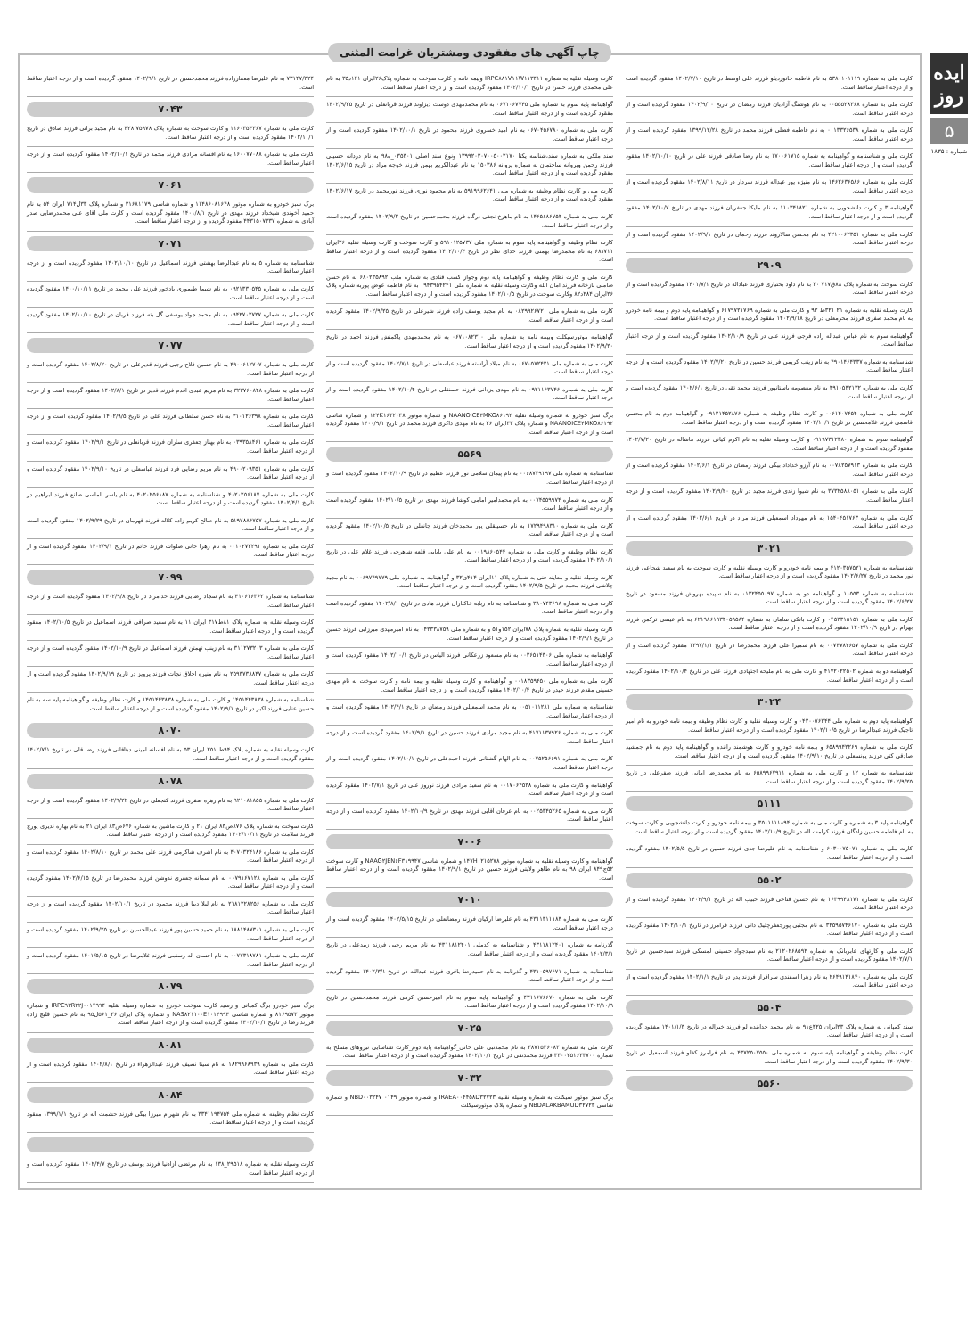ایده روز
۵
شماره : ۱۸۳۵
چاپ آگهی های مفقودی ومشتریان غرامت المثنی
کارت ملی به شماره ۵۳۸۰۱۰۱۱۱۹ به نام فاطمه خانوردیلو فرزند علی اوسط در تاریخ ۱۴۰۲/۷/۱۰ مفقود گردیده است و از درجه اعتبار ساقط است.
کارت ملی به شماره ۰۰۵۵۵۲۸۳۶۸ به نام هوشنگ آزادیان فرزند رمضان در تاریخ ۱۴۰۲/۹/۱۰ مفقود گردیده است و از درجه اعتبار ساقط است.
کارت ملی به شماره ۰۰۱۳۳۲۶۵۳۸ به نام فاطمه فضلی فرزند محمد در تاریخ ۱۳۹۹/۱۲/۲۸ مفقود گردیده است و از درجه اعتبار ساقط است.
کارت ملی و شناسنامه و گواهینامه به شماره ۱۷۰۰۶۱۷۱۵ به نام رضا صادقی فرزند علی در تاریخ ۱۴۰۲/۱۰/۱۰ مفقود گردیده است و از درجه اعتبار ساقط است.
کارت ملی به شماره ۱۴۶۲۶۳۶۵۸۶ به نام منیژه پور عبداله فرزند سردار در تاریخ ۱۴۰۲/۸/۱۱ مفقود گردیده است و از درجه اعتبار ساقط است.
گواهینامه ۳ و کارت دانشجویی به شماره ۱۱۰۳۴۱۸۲۱ به نام ملیکا جعفریان فرزند مهدی در تاریخ ۱۴۰۲/۱۰/۷ مفقود گردیده است و از درجه اعتبار ساقط است.
کارت ملی به شماره ۴۲۱۰۰۶۲۳۵۱ به نام محسن سالاروند فرزند رحمان در تاریخ ۱۴۰۲/۹/۱ مفقود گردیده است و از درجه اعتبار ساقط است.
۲۹۰۹
کارت سوخت به شماره پلاک ۸۸ق۷۱۷ ۳۰ به نام داود بختیاری فرزند عباداله در تاریخ ۱۴۰۱/۷/۱ مفقود گردیده است و از درجه اعتبار ساقط است.
کارت وسیله نقلیه به شماره ۲۱ ۳۲۱ط ۹۲ و کارت ملی به شماره ۶۱۷۹۷۲۱۷۶۹ و گواهینامه پایه دوم و بیمه نامه خودرو به نام محمد صفری فرزند محرمعلی در تاریخ ۱۴۰۲/۹/۱۸ مفقود گردیده است و از درجه اعتبار ساقط است.
گواهینامه سوم به نام عباس عبداله زاده فرجی فرزند علی در تاریخ ۱۴۰۲/۱۰/۹ مفقود گردیده است و از درجه اعتبار ساقط است.
شناسنامه به شماره ۴۹۰۱۴۶۴۳۳۷ به نام زینب کریمی فرزند حسین در تاریخ ۱۴۰۲/۷/۲۰ مفقود گردیده است و از درجه اعتبار ساقط است.
کارت ملی به شماره ۴۹۱۰۵۴۲۱۳۲ به نام معصومه باستانپور فرزند محمد تقی در تاریخ ۱۴۰۲/۶/۱ مفقود گردیده است و از درجه اعتبار ساقط است.
کارت ملی به شماره ۰۰۶۱۴۰۷۴۵۴ و کارت نظام وظیفه به شماره ۰۹۱۲۱۴۵۲۸۷۶ و گواهینامه دوم به نام محسن قاسمی فرزند غلامحسین در تاریخ ۱۴۰۲/۱۰/۱ مفقود گردیده است و از درجه اعتبار ساقط است.
گواهینامه سوم به شماره ۰۹۱۹۷۳۱۲۳۸۰ و کارت وسیله نقلیه به نام اکرم کیانی فرزند ماشاله در تاریخ ۱۴۰۲/۷/۲۰ مفقود گردیده است و از درجه اعتبار ساقط است.
کارت ملی به شماره ۰۰۷۸۲۵۷۹۱۳ به نام آرزو خداداد بیگی فرزند رمضان در تاریخ ۱۴۰۲/۶/۱ مفقود گردیده است و از درجه اعتبار ساقط است.
کارت ملی به شماره ۳۷۳۲۵۸۸۰۵۱ به نام شیوا زندی فرزند مجید در تاریخ ۱۴۰۲/۹/۲۰ مفقود گردیده است و از درجه اعتبار ساقط است.
کارت ملی به شماره ۱۵۴۰۴۵۱۷۶۳ به نام مهرداد اسمعیلی فرزند مراد در تاریخ ۱۴۰۲/۶/۱ مفقود گردیده است و از درجه اعتبار ساقط است.
۳۰۲۱
شناسنامه به شماره ۴۱۲۰۳۵۷۵۲۱ و بیمه نامه خودرو و کارت وسیله نقلیه و کارت سوخت به نام سعید شجاعی فرزند نور محمد در تاریخ ۱۴۰۲/۶/۲۷ مفقود گردیده است و از درجه اعتبار ساقط است.
شناسنامه به شماره ۱۰۵۵۳ و گواهینامه دو به شماره ۰۱۲۲۴۵۵۰۹۷ به نام سپیده بهروش فرزند مسعود در تاریخ ۱۴۰۲/۶/۲۷ مفقود گردیده است و از درجه اعتبار ساقط است.
کارت ملی به شماره ۰۴۵۳۳۱۵۱۵۱ و کارت بانکی سامان به شماره ۶۲۱۹۸۶۱۹۳۴۰۵۹۵۸۴ به نام عیسی ترکمن فرزند بهرام در تاریخ ۱۴۰۲/۱۰/۹ مفقود گردیده است و از درجه اعتبار ساقط است.
کارت ملی به شماره ۰۰۷۴۷۸۴۶۵۷ به نام سمیرا علی فرزند محمدرضا در تاریخ ۱۳۹۷/۱/۱ مفقود گردیده است و از درجه اعتبار ساقط است.
گواهینامه دو به شماره ۴۱۷۲۰۲۲۵۰۲ و کارت ملی به نام ملیحه اجتهادی فرزند علی در تاریخ ۱۴۰۲/۱۰/۴ مفقود گردیده است و از درجه اعتبار ساقط است.
۳۰۲۴
گواهینامه پایه دوم به شماره ملی ۰۴۲۰۰۷۶۳۴۴ و کارت وسیله نقلیه و کارت نظام وظیفه و بیمه نامه خودرو به نام امیر تاجیک فرزند عبدالرضا در تاریخ ۱۴۰۲/۱۰/۵ مفقود گردیده است و از درجه اعتبار ساقط است.
کارت ملی به شماره ۶۵۸۹۹۴۲۲۶۹ و بیمه نامه خودرو و کارت هوشمند راننده و گواهینامه پایه دوم به نام جمشید صادقی کتی فرزند یونسعلی در تاریخ ۱۴۰۲/۹/۱۰ مفقود گردیده است و از درجه اعتبار ساقط است.
شناسنامه به شماره ۱۲ و کارت ملی به شماره ۶۵۸۹۹۶۷۹۱۱ به نام محمدرضا امانی فرزند صفرعلی در تاریخ ۱۴۰۲/۹/۲۵ مفقود گردیده است و از درجه اعتبار ساقط است.
۵۱۱۱
گواهینامه پایه ۳ به شماره و کارت ملی به شماره ۳۵۰۱۱۱۱۸۹۴ و بیمه نامه خودرو و کارت دانشجویی و کارت سوخت به نام فاطمه حسین زادگان فرزند کرامت اله در تاریخ ۱۴۰۲/۱۰/۹ مفقود گردیده است و از درجه اعتبار ساقط است.
کارت ملی به شماره ۶۰۳۰۰۷۵۰۷۱ و شناسنامه به نام علیرضا جدی فرزند حسین در تاریخ ۱۴۰۲/۵/۵ مفقود گردیده است و از درجه اعتبار ساقط است.
۵۵۰۲
کارت ملی به شماره ۱۶۳۹۹۴۸۱۷۱ به نام حسین فتاحی فرزند حبیب اله در تاریخ ۱۴۰۲/۹/۱ مفقود گردیده است و از درجه اعتبار ساقط است.
کارت ملی به شماره ۳۲۵۹۵۷۴۶۱۷۰ به نام مجتبی پورجعفرچلیک دانی فرزند فرامرز در تاریخ ۱۴۰۲/۱۰/۱ مفقود گردیده است و از درجه اعتبار ساقط است.
کارت ملی و کارتهای عابربانک به شماره ۲۱۲۰۲۶۸۵۹۲ به نام سیدجواد حسینی لمسکی فرزند سیدحسین در تاریخ ۱۴۰۲/۷/۱ مفقود گردیده است و از درجه اعتبار ساقط است.
کارت ملی به شماره ۲۶۴۹۱۴۱۸۴۰ به نام زهرا اسفندی سرافراز فرزند پدر در تاریخ ۱۴۰۲/۱/۱ مفقود گردیده است و از درجه اعتبار ساقط است.
۵۵۰۴
سند کمپانی به شماره پلاک ۲۳ایران ۴۲۵ع۹۱ به نام محمد خدابنده لو فرزند خیراله در تاریخ ۱۴۰۱/۱/۳ مفقود گردیده است و از درجه اعتبار ساقط است.
کارت نظام وظیفه و گواهینامه پایه سوم به شماره ملی ۴۳۷۲۵۰۷۵۵۰ به نام فرامرز کفلو فرزند اسمعیل در تاریخ ۱۴۰۲/۹/۳۰ مفقود گردیده است و از درجه اعتبار ساقط است.
۵۵۶۰
کارت وسیله نقلیه به شماره IRPC۸۸۱V۱۱W۱۱۳۴۱۱ وبیمه نامه و کارت سوخت به شماره پلاک۲۶ایران ۱۴۱د۳۵ به نام علی محمدی فرزند حسن در تاریخ ۱۴۰۲/۱۰/۱ مفقود گردیده است و از درجه اعتبار ساقط است.
گواهینامه پایه سوم به شماره ملی ۰۶۷۱۰۶۷۷۴۵ به نام محمدمهدی دوست دیزاوند فرزند قربانعلی در تاریخ ۱۴۰۲/۹/۲۵ مفقود گردیده است و از درجه اعتبار ساقط است.
کارت ملی به شماره ۰۶۷۰۴۵۶۷۸۰ به نام امید خسروی فرزند محمود در تاریخ ۱۴۰۲/۱۰/۱ مفقود گردیده است و از درجه اعتبار ساقط است.
سند ملکی به شماره سند،شناسه یکتا ۱۳۹۹۲۰۳۰۷۰۰۵۰۰۲۱۷۰ ونوع سند اصلی ۰۳۵۳۰۱_ه۹۸ به نام دردانه حسینی فرزند رحمن وپروانه ساختمان به شماره پروانه ۱۵۰۳۸۶ به نام عبدالکریم بهمن فرزند خوجه مراد در تاریخ ۱۴۰۲/۶/۱۵ مفقود گردیده است و از درجه اعتبار ساقط است.
کارت ملی و کارت نظام وظیفه به شماره ملی ۵۹۱۹۹۶۲۶۴۱ به نام محمود نوری فرزند نورمحمد در تاریخ ۱۴۰۲/۶/۱۷ مفقود گردیده است و از درجه اعتبار ساقط است.
کارت ملی به شماره ۱۴۶۵۶۸۶۷۵۴ به نام ماهرخ نجفی درگاه فرزند محمدحسین در تاریخ ۱۴۰۲/۹/۲ مفقود گردیده است و از درجه اعتبار ساقط است.
کارت نظام وظیفه و گواهینامه پایه سوم به شماره ملی ۵۹۱۰۱۲۵۷۳۷ و کارت سوخت و کارت وسیله نقلیه ۲۶ایران ۷۱۱د۶۸ به نام محمدرضا بهمنی فرزند خدای نظر در تاریخ ۱۴۰۲/۱۰/۴ مفقود گردیده است و از درجه اعتبار ساقط است.
کارت ملی و کارت نظام وظیفه و گواهینامه پایه دوم وجواز کسب قنادی به شماره ملب ۶۸۰۲۳۵۸۹۲ به نام حسن ضامنی بازخانه فرزند امان الله وکارت وسیله نقلیه به شماره ملی ۰۹۴۳۹۵۴۲۴۱ به نام فاطمه عوض پوربه شماره پلاک ۲۶ایران ۲۸۴د۸۲ وکارت سوخت در تاریخ ۱۴۰۲/۱۰/۵ مفقود گردیده است و از درجه اعتبار ساقط است.
کارت ملی به شماره ملی ۰۸۲۹۹۲۶۷۲۰ به نام مجید یوسف زاده فرزند شیرعلی در تاریخ ۱۴۰۲/۹/۲۵ مفقود گردیده است و از درجه اعتبار ساقط است.
گواهینامه موتورسیکلت وبیمه نامه به شماره ملی ۰۶۷۱۰۸۲۳۱۰ به نام محمدمهدی پاکمنش فرزند احمد در تاریخ ۱۴۰۲/۹/۲۰ مفقود گردیده است و از درجه اعتبار ساقط است.
کارت ملی به شماره ملی ۰۶۷۰۵۷۲۴۲۱ به نام میلاد آراسته فرزند عباسعلی در تاریخ ۱۴۰۲/۷/۱ مفقود گردیده است و از درجه اعتبار ساقط است.
کارت ملی به شماره ۰۹۲۱۱۶۳۷۴۶ به نام مهدی یزدانی فرزند حسنقلی در تاریخ ۱۴۰۲/۱۰/۴ مفقود گردیده است و از درجه اعتبار ساقط است.
برگ سبز خودرو به شماره وسیله نقلیه NAANOICE۴MKO۸۶۱۹۲ و شماره موتور ۱۲۴K۱۶۳۲۰۳۸ و شماره شاسی NAANOICE۴MKO۸۶۱۹۲ و شماره پلاک ۳۳ایران ۲۶ به نام مهدی ذاکری فرزند محمد در تاریخ ۱۴۰۰/۹/۱ مفقود گردیده است و از درجه اعتبار ساقط است.
۵۵۶۹
شناسنامه به شماره ملی ۰۰۶۸۷۲۹۱۹۷ به نام پیمان سلامی نور فرزند عظیم در تاریخ ۱۴۰۲/۱۰/۹ مفقود گردیده است و از درجه اعتبار ساقط است.
کارت ملی به شماره ۰۰۷۴۵۵۹۹۷۴ به نام محمدامیر امامی کوشا فرزند مهدی در تاریخ ۱۴۰۲/۱۰/۵ مفقود گردیده است و از درجه اعتبار ساقط است.
کارت ملی به شماره ۱۷۲۹۴۹۸۳۱۰ به نام حسینقلی پور محمدخان فرزند جانعلی در تاریخ ۱۴۰۲/۱۰/۵ مفقود گردیده است و از درجه اعتبار ساقط است.
کارت نظام وظیفه و کارت ملی به شماره ۰۰۱۹۸۶۰۵۴۴ به نام علی بابایی قلعه شاهرخی فرزند غلام علی در تاریخ ۱۴۰۲/۱۰/۱ مفقود گردیده است و از درجه اعتبار ساقط است.
کارت وسیله نقلیه و معاینه فنی به شماره پلاک ۱۱ایران ۴۱۴ی۳۲ و گواهینامه به شماره ملی ۰۰۶۹۷۴۹۷۷۹ به نام مجید چلاشی فرزند محمد در تاریخ ۱۴۰۲/۹/۵ مفقود گردیده است و از درجه اعتبار ساقط است.
کارت ملی به شماره ۳۸۰۷۴۳۶۹۸ و شناسنامه به نام ربابه خاکبازان فرزند هادی در تاریخ ۱۴۰۲/۸/۱ مفقود گردیده است و از درجه اعتبار ساقط است.
کارت وسیله نقلیه به شماره پلاک ۷۸ایران ۱۵۲و۵۱ و به شماره ملی ۰۴۲۳۳۸۷۵۹ به نام امیرمهدی میرزایی فرزند حسین در تاریخ ۱۴۰۲/۹/۱ مفقود گردیده است و از درجه اعتبار ساقط است.
گواهینامه به شماره ملی ۰۰۳۶۵۱۴۳۰۶ به نام مسعود زرعکانی فرزند الیاس در تاریخ ۱۴۰۲/۱۰/۱ مفقود گردیده است و از درجه اعتبار ساقط است.
کارت ملی به شماره ملی ۰۰۱۸۳۵۹۴۵۰ و گواهینامه و کارت وسیله نقلیه و بیمه نامه و کارت سوخت به نام مهدی حسینی مقدم فرزند حیدر در تاریخ ۱۴۰۲/۱۰/۴ مفقود گردیده است و از درجه اعتبار ساقط است.
شناسنامه به شماره ملی ۰۰۵۱۰۱۱۲۸۱ به نام محمد اسمعیلی فرزند رمضان در تاریخ ۱۴۰۲/۴/۱ مفقود گردیده است و از درجه اعتبار ساقط است.
کارت ملی به شماره ۴۱۷۱۱۳۷۹۲۶ به نام مجید مرادی فرزند حسین در تاریخ ۱۴۰۲/۹/۱ مفقود گردیده است و از درجه اعتبار ساقط است.
کارت ملی به شماره ۰۰۷۵۲۵۶۶۹۱ به نام الهام گشتانی فرزند احمدعلی در تاریخ ۱۴۰۲/۱۰/۱ مفقود گردیده است و از درجه اعتبار ساقط است.
گواهینامه و کارت ملی به شماره ۰۰۱۷۰۶۴۵۳۸ به نام سعید مرادی فرزند نوروز علی در تاریخ ۱۴۰۲/۷/۱ مفقود گردیده است و از درجه اعتبار ساقط است.
کارت ملی به شماره ۰۰۲۵۳۴۵۲۶۵ به نام عرفان آقایی فرزند مهدی در تاریخ ۱۴۰۲/۱۰/۹ مفقود گردیده است و از درجه اعتبار ساقط است.
۷۰۰۶
گواهینامه و کارت وسیله نقلیه به شماره موتور ۱۴۷H۰۲۱۵۲۷۸ و شماره شاسی NAAG۲JEN۶F۳۱۹۹۴۷ و کارت سوخت ۵۲ج۸۴۹ ایران ۹۸ به نام طاهر ولایتی فرزند حسین در تاریخ ۱۴۰۲/۹/۱ مفقود گردیده است و از درجه اعتبار ساقط است.
۷۰۱۰
کارت ملی به شماره ۴۳۱۱۳۱۱۱۸۴ به نام علیرضا ارکیان فرزند رمضانعلی در تاریخ ۱۴۰۲/۵/۱۵ مفقود گردیده است و از درجه اعتبار ساقط است.
گذرنامه به شماره ۴۳۱۱۸۱۲۴۰۱ و شناسنامه به کدملی ۴۳۱۱۸۱۲۴۰۱ به نام مریم رجبی فرزند زبیدعلی در تاریخ ۱۴۰۲/۳/۱ مفقود گردیده است و از درجه اعتبار ساقط است.
شناسنامه به شماره ۴۳۱۰۵۹۷۶۷۱ و گذرنامه به نام حمیدرضا باقری فرزند عبدالله در تاریخ ۱۴۰۲/۳/۱ مفقود گردیده است و از درجه اعتبار ساقط است.
کارت ملی به شماره ۴۳۱۱۶۷۶۶۷۰ و گواهینامه پایه سوم به نام امیرحسین کرمی فرزند محمدحسین در تاریخ ۱۴۰۲/۱۰/۹ مفقود گردیده است و از درجه اعتبار ساقط است.
۷۰۲۵
کارت ملی به شماره ۳۸۷۱۵۳۶۰۸۳ به نام محمدنبی علی خانی_گواهینامه پایه دوم_کارت شناسایی نیروهای مسلح به شماره ۳۳۰۰۲۵۱۶۳۳۷۰۰ فرزند محمدنقی در تاریخ ۱۴۰۲/۱۰/۱ مفقود گردیده است و از درجه اعتبار ساقط است.
۷۰۳۲
برگ سبز موتور سیکلت به شماره وسیله نقلیه IRAEA۰۰۴۴۵۸D۳۲۷۲۳ و شماره موتور NBD۰۰۳۲۴۷ ۰۱۴۹ و شماره شاسی NBDALAKBAMUD۳۲۷۲۳ و شماره پلاک موتورسیکلت
۷۳۱۴۷/۳۲۴ به نام علیرضا معمارزاده فرزند محمدحسین در تاریخ ۱۴۰۲/۹/۱ مفقود گردیده است و از درجه اعتبار ساقط است.
۷۰۴۳
کارت ملی به شماره ۱۱۶۰۳۵۴۳۶۷ و کارت سوخت به شماره پلاک ۷۵۹۷۸ ۴۲۸ به نام مجید براتی فرزند صادق در تاریخ ۱۴۰۲/۱۰/۱ مفقود گردیده است و از درجه اعتبار ساقط است.
کارت ملی به شماره ۱۶۰۰۷۷۰۸۸ به نام افسانه مرادی فرزند محمد در تاریخ ۱۴۰۲/۱۰/۱ مفقود گردیده است و از درجه اعتبار ساقط است.
۷۰۶۱
برگ سبز خودرو به شماره موتور ۱۱۴۸۶۰۸۱۶۴۸ و شماره شاسی ۳۱۶۸۱۱۷۹ و شماره پلاک ۳۳ل۷۱۴ ایران ۵۴ به نام حمید آخوندی شیخداد فرزند مهدی در تاریخ ۱۴۰۱/۸/۱ مفقود گردیده است و کارت ملی اقای علی محمدرضایی صدر آبادی به شماره ۴۴۳۱۵۰۷۳۳۷ مفقود گردیده و از درجه اعتبار ساقط است.
۷۰۷۱
شناسنامه به شماره ۵ به نام عبدالرضا بهشتی فرزند اسماعیل در تاریخ ۱۴۰۲/۱۰/۱۰ مفقود گردیده است و از درجه اعتبار ساقط است.
کارت ملی به شماره ۰۹۲۱۳۳۰۵۴۵ به نام شیما طیموری بادخور فرزند علی محمد در تاریخ ۱۴۰۰/۱۰/۱۱ مفقود گردیده است و از درجه اعتبار ساقط است.
کارت ملی به شماره ۰۹۴۲۷۰۲۷۲۷ به نام محمد جواد یوسفی گل بته فرزند قربان در تاریخ ۱۴۰۲/۱۰/۱۰ مفقود گردیده است و از درجه اعتبار ساقط است.
۷۰۷۷
کارت ملی به شماره ۴۹۰۰۶۱۲۷۰۷ به نام حسین فلاح رجبی فرزند قدیرعلی در تاریخ ۱۴۰۲/۸/۲۰ مفقود گردیده است و از درجه اعتبار ساقط است.
کارت ملی به شماره ۳۲۳۷۶۰۸۴۸ به نام مریم عبدی اقدم فرزند قدیر در تاریخ ۱۴۰۲/۸/۱ مفقود گردیده است و از درجه اعتبار ساقط است.
کارت ملی به شماره ۳۱۰۱۲۶۳۹۸ به نام حسن سلطانی فرزند علی در تاریخ ۱۴۰۲/۹/۵ مفقود گردیده است و از درجه اعتبار ساقط است.
کارت ملی به شماره ۰۳۹۳۵۸۴۶۱ به نام بهناز جعفری ساران فرزند قربانعلی در تاریخ ۱۴۰۲/۹/۱ مفقود گردیده است و از درجه اعتبار ساقط است.
کارت ملی به شماره ۴۹۰۰۲۰۹۳۵۱ به نام مریم رضایی فرد فرزند عباسعلی در تاریخ ۱۴۰۲/۹/۱۰ مفقود گردیده است و از درجه اعتبار ساقط است.
کارت ملی به شماره ۴۰۲۰۲۵۶۱۸۷ و شناسنامه به شماره ۴۰۲۰۲۵۶۱۸۷ به نام یاسر الماسی صانع فرزند ابراهیم در تاریخ ۱۴۰۲/۴/۱ مفقود گردیده است و از درجه اعتبار ساقط است.
کارت ملی به شماره ۵۱۹۷۸۸۶۷۵۷ به نام صالح کریم زاده کلاله فرزند قهرمان در تاریخ ۱۴۰۲/۹/۲۹ مفقود گردیده است و از درجه اعتبار ساقط است.
کارت ملی به شماره ۰۰۱۰۲۷۲۲۹۱ به نام زهرا خانی صلوات فرزند حاتم در تاریخ ۱۴۰۲/۹/۱ مفقود گردیده است و از درجه اعتبار ساقط است.
۷۰۹۹
شناسنامه به شماره ۴۱۰۶۱۶۳۶۲ به نام سجاد رضایی فرزند خدامراد در تاریخ ۱۴۰۲/۹/۸ مفقود گردیده است و از درجه اعتبار ساقط است.
کارت وسیله نقلیه به شماره پلاک ۸۱ط۳۱۷ ایران ۱۱ به نام سعید صرافی فرزند اسماعیل در تاریخ ۱۴۰۲/۱۰/۵ مفقود گردیده است و از درجه اعتبار ساقط است.
کارت ملی به شماره ۳۱۱۲۷۳۲۰۳ به نام زینب تهمتن فرزند اسماعیل در تاریخ ۱۴۰۲/۱۰/۹ مفقود گردیده است و از درجه اعتبار ساقط است.
کارت ملی به شماره ۲۵۹۳۷۳۸۸۴۷ به نام منیره اخلاق نجات فرزند پرویز در تاریخ ۱۴۰۲/۹/۱۹ مفقود گردیده است و از درجه اعتبار ساقط است.
شناسنامه به شماره ۱۴۵۱۴۴۳۸۳۸ و کارت ملی به شماره ۱۴۵۱۴۴۳۸۳۸ و کارت نظام وظیفه و گواهینامه پایه سه به نام حسین عنایی فرزند اکبر در تاریخ ۱۴۰۲/۹/۱ مفقود گردیده است و از درجه اعتبار ساقط است.
۸۰۷۰
کارت وسیله نقلیه به شماره پلاک ۹۴ط ۲۵۱ ایران ۵۳ به نام افسانه امینی دهاقانی فرزند رضا قلی در تاریخ ۱۴۰۲/۷/۱ مفقود گردیده است و از درجه اعتبار ساقط است.
۸۰۷۸
کارت ملی به شماره ۹۲۱۰۸۱۸۵۵ به نام زهره صفری فرزند کنجعلی در تاریخ ۱۴۰۲/۹/۲۲ مفقود گردیده است و از درجه اعتبار ساقط است.
کارت سوخت به شماره پلاک ۸۷۶ص۸۳ ایران ۲۱ و کارت ماشین به شماره ۶۷۶ص۸۳ ایران ۲۱ به نام بهاره ندیری پورچ فرزند سلامت در تاریخ ۱۴۰۲/۱۰/۱۱ مفقود گردیده است و از درجه اعتبار ساقط است.
کارت ملی به شماره ۴۰۷۰۳۲۴۱۸۶ به نام اشرف شاکرمی فرزند علی محمد در تاریخ ۱۴۰۲/۸/۱۰ مفقود گردیده است و از درجه اعتبار ساقط است.
کارت ملی به شماره ۰۰۷۹۱۶۷۱۲۸ به نام سمانه جعفری ندوشن فرزند محمدرضا در تاریخ ۱۴۰۲/۶/۱۵ مفقود گردیده است و از درجه اعتبار ساقط است.
کارت ملی به شماره ۲۱۸۱۲۲۸۲۵۶ به نام لیلا دیبا فرزند محمود در تاریخ ۱۴۰۲/۱۰/۱ مفقود گردیده است و از درجه اعتبار ساقط است.
کارت ملی به شماره ۱۸۸۱۴۸۷۳۰۱ به نام حمید حسین پور فرزند عبدالحسین در تاریخ ۱۴۰۲/۹/۲۵ مفقود گردیده است و از درجه اعتبار ساقط است.
کارت ملی به شماره ۰۰۷۷۳۱۸۷۸۱ به نام احسان اله رستمی فرزند غلامرضا در تاریخ ۱۴۰۱/۵/۱۵ مفقود گردیده است و از درجه اعتبار ساقط است.
۸۰۷۹
برگ سبز خودرو برگ کمپانی و رسید کارت سوخت خودرو به شماره وسیله نقلیه IRPC۹۳R۲۲J۰۰۱۴۹۹۴ و شماره موتور ۸۱۶۹۵۷۳ و شماره شاسی NAS۸۲۱۱۰۰E۱۰۱۴۹۹۴ و شماره پلاک ایران ۳۶_۵۶۱ل۹۵ به نام حسین قلیچ زاده فرزند رضا در تاریخ ۱۴۰۲/۱۰/۱ مفقود گردیده است و از درجه اعتبار ساقط است.
۸۰۸۱
کارت ملی به شماره ۱۸۲۹۹۶۸۹۳۹ به نام سینا نصیف فرزند عبدالزهراء در تاریخ ۱۴۰۲/۸/۱ مفقود گردیده است و از درجه اعتبار ساقط است.
۸۰۸۴
کارت نظام وظیفه به شماره ملی ۳۳۴۱۱۹۴۷۵۴ به نام شهرام میرزا بیگی فرزند حشمت اله در تاریخ ۱۳۹۹/۱/۱ مفقود گردیده است و از درجه اعتبار ساقط است.
کارت وسیله نقلیه به شماره ۲۹۵۱۸_۱۳۸ به نام مرتضی آزادنیا فرزند یوسف در تاریخ ۱۴۰۲/۴/۷ مفقود گردیده است و از درجه اعتبار ساقط است